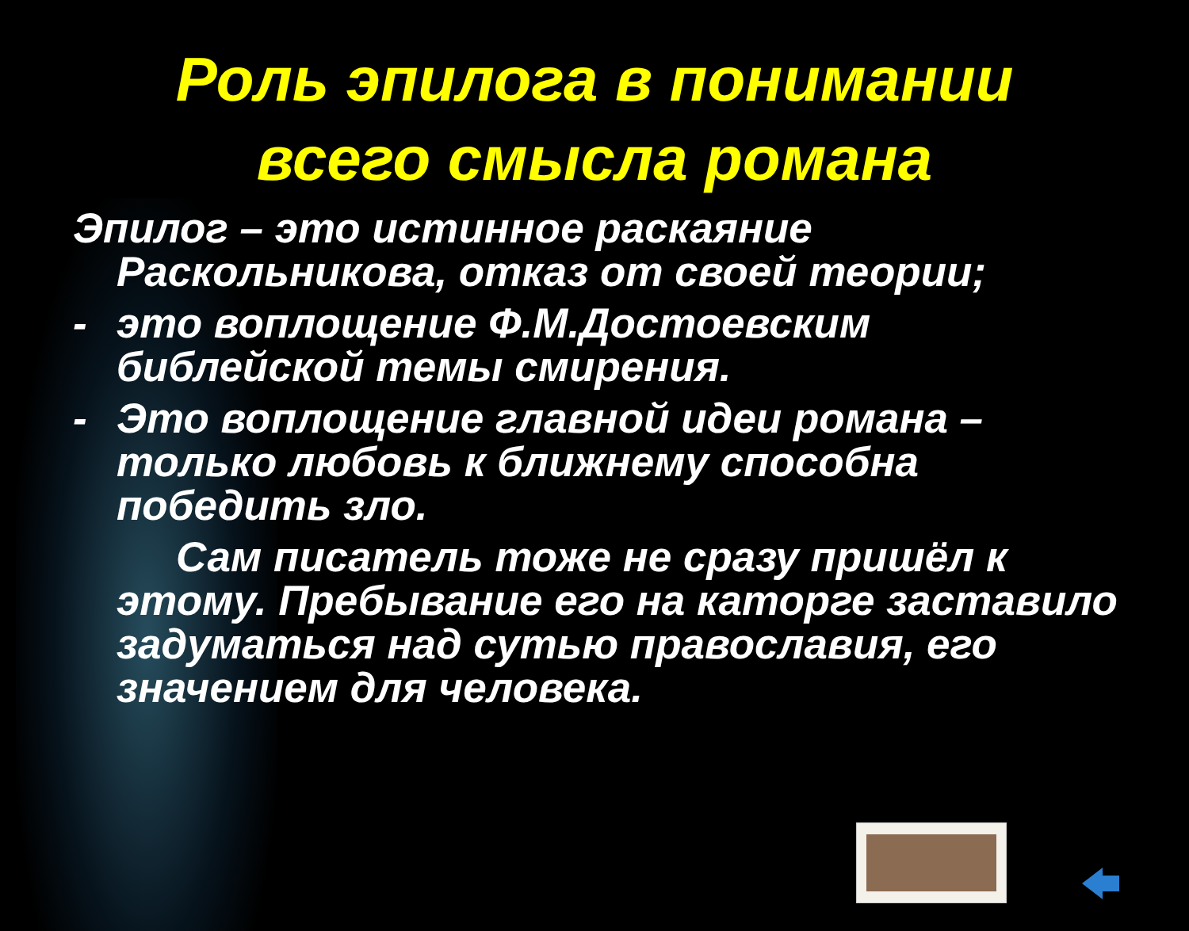Роль эпилога в понимании
всего смысла романа
Эпилог – это истинное раскаяние Раскольникова, отказ от своей теории;
- это воплощение Ф.М.Достоевским библейской темы смирения.
- Это воплощение главной идеи романа – только любовь к ближнему способна победить зло.
Сам писатель тоже не сразу пришёл к этому. Пребывание его на каторге заставило задуматься над сутью православия, его значением для человека.